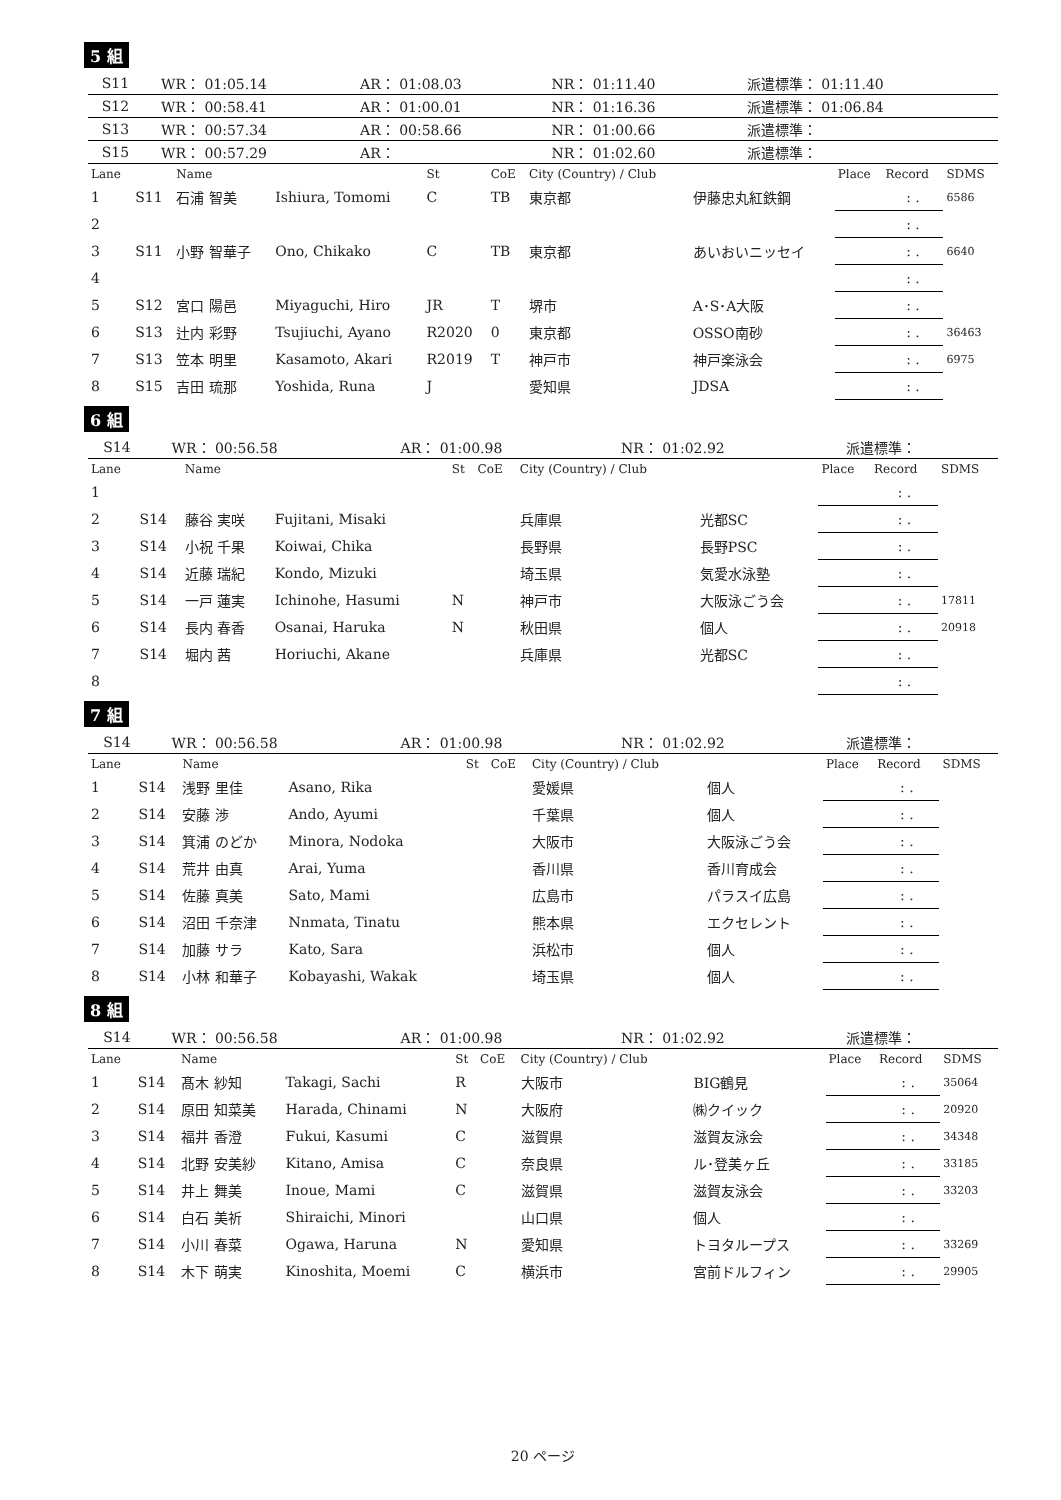5 組
| | S11 | WR： 01:05.14 | AR： 01:08.03 | NR： 01:11.40 | 派遣標準： 01:11.40 |
| | S12 | WR： 00:58.41 | AR： 01:00.01 | NR： 01:16.36 | 派遣標準： 01:06.84 |
| | S13 | WR： 00:57.34 | AR： 00:58.66 | NR： 01:00.66 | 派遣標準： |
| | S15 | WR： 00:57.29 | AR： | NR： 01:02.60 | 派遣標準： |
| Lane | | Name | | St | CoE | City (Country) / Club | | Place | Record | SDMS |
| --- | --- | --- | --- | --- | --- | --- | --- | --- | --- | --- |
| 1 | S11 | 石浦 智美 | Ishiura, Tomomi | C | TB | 東京都 | 伊藤忠丸紅鉄鋼 | | : . | 6586 |
| 2 | | | | | | | | | : . | |
| 3 | S11 | 小野 智華子 | Ono, Chikako | C | TB | 東京都 | あいおいニッセイ | | : . | 6640 |
| 4 | | | | | | | | | : . | |
| 5 | S12 | 宮口 陽邑 | Miyaguchi, Hiro | JR | T | 堺市 | A･S･A大阪 | | : . | |
| 6 | S13 | 辻内 彩野 | Tsujiuchi, Ayano | R2020 | 0 | 東京都 | OSSO南砂 | | : . | 36463 |
| 7 | S13 | 笠本 明里 | Kasamoto, Akari | R2019 | T | 神戸市 | 神戸楽泳会 | | : . | 6975 |
| 8 | S15 | 吉田 琉那 | Yoshida, Runa | J | | 愛知県 | JDSA | | : . | |
6 組
| | S14 | WR： 00:56.58 | AR： 01:00.98 | NR： 01:02.92 | 派遣標準： |
| Lane | | Name | | St | CoE | City (Country) / Club | | Place | Record | SDMS |
| --- | --- | --- | --- | --- | --- | --- | --- | --- | --- | --- |
| 1 | | | | | | | | | : . | |
| 2 | S14 | 藤谷 実咲 | Fujitani, Misaki | | | 兵庫県 | 光都SC | | : . | |
| 3 | S14 | 小祝 千果 | Koiwai, Chika | | | 長野県 | 長野PSC | | : . | |
| 4 | S14 | 近藤 瑞紀 | Kondo, Mizuki | | | 埼玉県 | 気愛水泳塾 | | : . | |
| 5 | S14 | 一戸 蓮実 | Ichinohe, Hasumi | N | | 神戸市 | 大阪泳ごう会 | | : . | 17811 |
| 6 | S14 | 長内 春香 | Osanai, Haruka | N | | 秋田県 | 個人 | | : . | 20918 |
| 7 | S14 | 堀内 茜 | Horiuchi, Akane | | | 兵庫県 | 光都SC | | : . | |
| 8 | | | | | | | | | : . | |
7 組
| | S14 | WR： 00:56.58 | AR： 01:00.98 | NR： 01:02.92 | 派遣標準： |
| Lane | | Name | | St | CoE | City (Country) / Club | | Place | Record | SDMS |
| --- | --- | --- | --- | --- | --- | --- | --- | --- | --- | --- |
| 1 | S14 | 浅野 里佳 | Asano, Rika | | | 愛媛県 | 個人 | | : . | |
| 2 | S14 | 安藤 渉 | Ando, Ayumi | | | 千葉県 | 個人 | | : . | |
| 3 | S14 | 箕浦 のどか | Minora, Nodoka | | | 大阪市 | 大阪泳ごう会 | | : . | |
| 4 | S14 | 荒井 由真 | Arai, Yuma | | | 香川県 | 香川育成会 | | : . | |
| 5 | S14 | 佐藤 真美 | Sato, Mami | | | 広島市 | パラスイ広島 | | : . | |
| 6 | S14 | 沼田 千奈津 | Nnmata, Tinatu | | | 熊本県 | エクセレント | | : . | |
| 7 | S14 | 加藤 サラ | Kato, Sara | | | 浜松市 | 個人 | | : . | |
| 8 | S14 | 小林 和華子 | Kobayashi, Wakak | | | 埼玉県 | 個人 | | : . | |
8 組
| | S14 | WR： 00:56.58 | AR： 01:00.98 | NR： 01:02.92 | 派遣標準： |
| Lane | | Name | | St | CoE | City (Country) / Club | | Place | Record | SDMS |
| --- | --- | --- | --- | --- | --- | --- | --- | --- | --- | --- |
| 1 | S14 | 髙木 紗知 | Takagi, Sachi | R | | 大阪市 | BIG鶴見 | | : . | 35064 |
| 2 | S14 | 原田 知菜美 | Harada, Chinami | N | | 大阪府 | ㈱クイック | | : . | 20920 |
| 3 | S14 | 福井 香澄 | Fukui, Kasumi | C | | 滋賀県 | 滋賀友泳会 | | : . | 34348 |
| 4 | S14 | 北野 安美紗 | Kitano, Amisa | C | | 奈良県 | ル･登美ヶ丘 | | : . | 33185 |
| 5 | S14 | 井上 舞美 | Inoue, Mami | C | | 滋賀県 | 滋賀友泳会 | | : . | 33203 |
| 6 | S14 | 白石 美祈 | Shiraichi, Minori | | | 山口県 | 個人 | | : . | |
| 7 | S14 | 小川 春菜 | Ogawa, Haruna | N | | 愛知県 | トヨタループス | | : . | 33269 |
| 8 | S14 | 木下 萌実 | Kinoshita, Moemi | C | | 横浜市 | 宮前ドルフィン | | : . | 29905 |
20 ページ